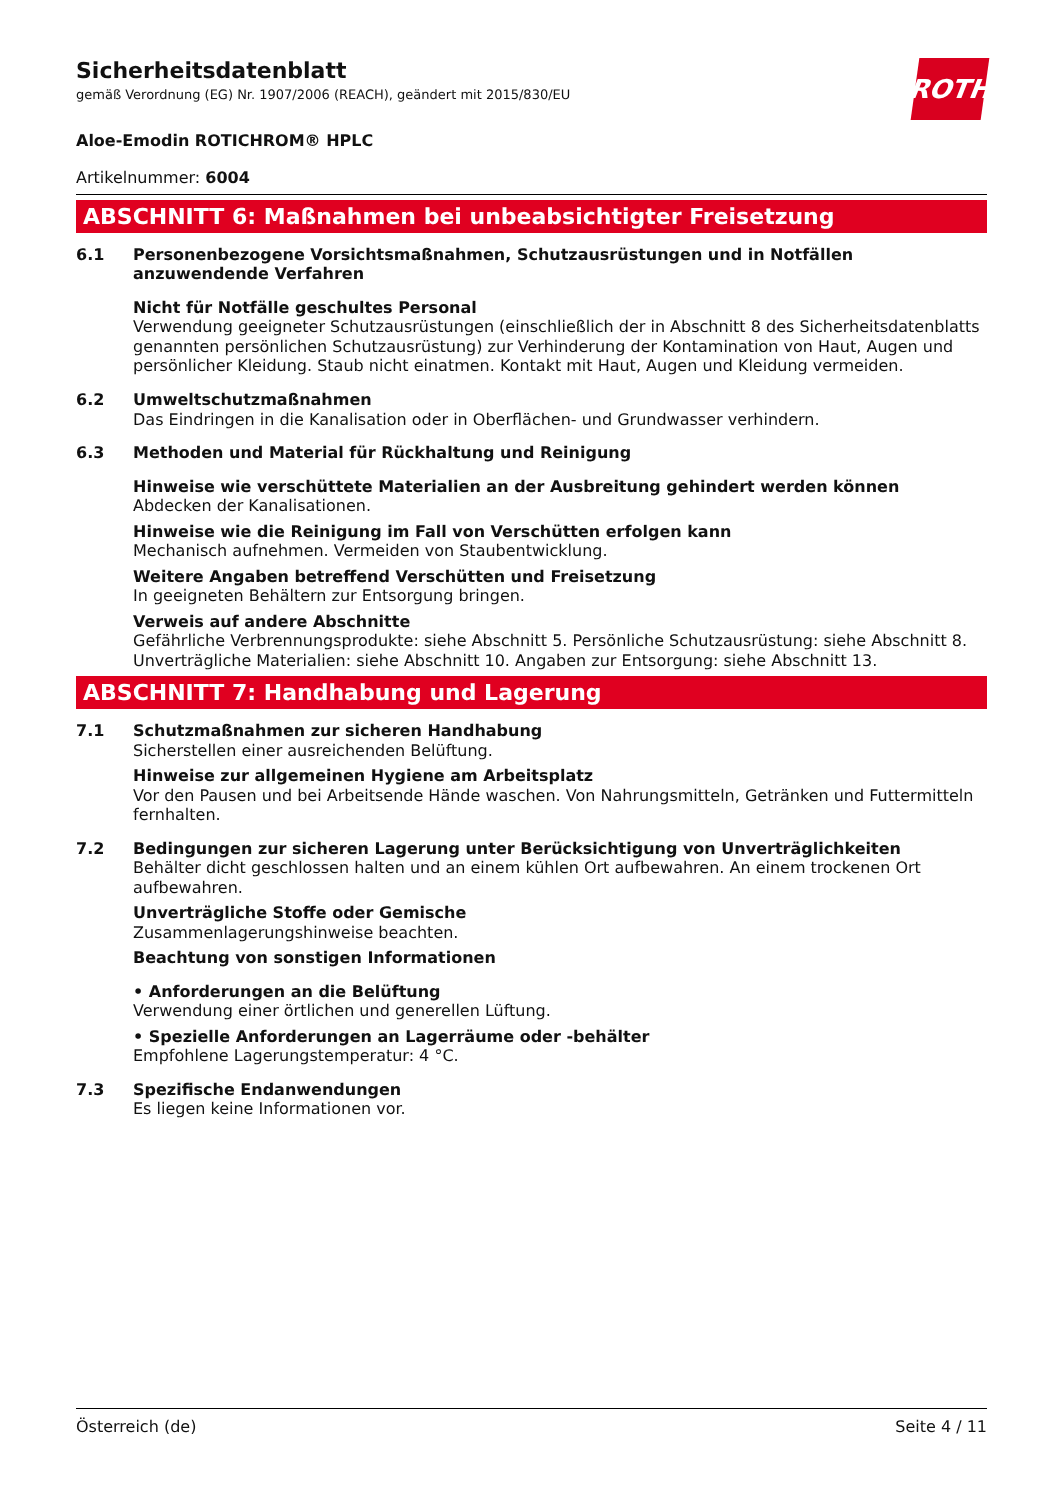Sicherheitsdatenblatt
gemäß Verordnung (EG) Nr. 1907/2006 (REACH), geändert mit 2015/830/EU
ROTH
Aloe-Emodin ROTICHROM® HPLC
Artikelnummer: 6004
ABSCHNITT 6: Maßnahmen bei unbeabsichtigter Freisetzung
6.1
Personenbezogene Vorsichtsmaßnahmen, Schutzausrüstungen und in Notfällen anzuwendende Verfahren
Nicht für Notfälle geschultes Personal
Verwendung geeigneter Schutzausrüstungen (einschließlich der in Abschnitt 8 des Sicherheitsdaten­blatts genannten persönlichen Schutzausrüstung) zur Verhinderung der Kontamination von Haut, Au­gen und persönlicher Kleidung. Staub nicht einatmen. Kontakt mit Haut, Augen und Kleidung vermei­den.
6.2
Umweltschutzmaßnahmen
Das Eindringen in die Kanalisation oder in Oberflächen- und Grundwasser verhindern.
6.3
Methoden und Material für Rückhaltung und Reinigung
Hinweise wie verschüttete Materialien an der Ausbreitung gehindert werden können
Abdecken der Kanalisationen.
Hinweise wie die Reinigung im Fall von Verschütten erfolgen kann
Mechanisch aufnehmen. Vermeiden von Staubentwicklung.
Weitere Angaben betreffend Verschütten und Freisetzung
In geeigneten Behältern zur Entsorgung bringen.
Verweis auf andere Abschnitte
Gefährliche Verbrennungsprodukte: siehe Abschnitt 5. Persönliche Schutzausrüstung: siehe Abschnitt 8. Unverträgliche Materialien: siehe Abschnitt 10. Angaben zur Entsorgung: siehe Abschnitt 13.
ABSCHNITT 7: Handhabung und Lagerung
7.1
Schutzmaßnahmen zur sicheren Handhabung
Sicherstellen einer ausreichenden Belüftung.
Hinweise zur allgemeinen Hygiene am Arbeitsplatz
Vor den Pausen und bei Arbeitsende Hände waschen. Von Nahrungsmitteln, Getränken und Futter­mitteln fernhalten.
7.2
Bedingungen zur sicheren Lagerung unter Berücksichtigung von Unverträglichkeiten
Behälter dicht geschlossen halten und an einem kühlen Ort aufbewahren. An einem trockenen Ort aufbewahren.
Unverträgliche Stoffe oder Gemische
Zusammenlagerungshinweise beachten.
Beachtung von sonstigen Informationen
• Anforderungen an die Belüftung
Verwendung einer örtlichen und generellen Lüftung.
• Spezielle Anforderungen an Lagerräume oder -behälter
Empfohlene Lagerungstemperatur: 4 °C.
7.3
Spezifische Endanwendungen
Es liegen keine Informationen vor.
Österreich (de) Seite 4 / 11